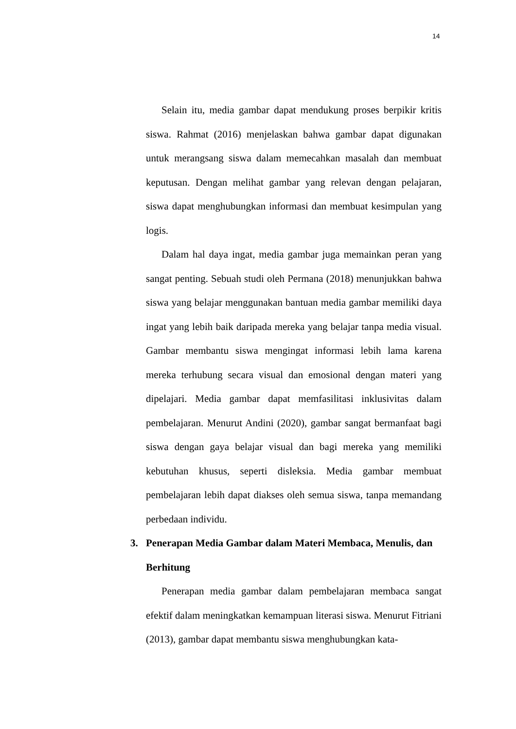14
Selain itu, media gambar dapat mendukung proses berpikir kritis siswa. Rahmat (2016) menjelaskan bahwa gambar dapat digunakan untuk merangsang siswa dalam memecahkan masalah dan membuat keputusan. Dengan melihat gambar yang relevan dengan pelajaran, siswa dapat menghubungkan informasi dan membuat kesimpulan yang logis.
Dalam hal daya ingat, media gambar juga memainkan peran yang sangat penting. Sebuah studi oleh Permana (2018) menunjukkan bahwa siswa yang belajar menggunakan bantuan media gambar memiliki daya ingat yang lebih baik daripada mereka yang belajar tanpa media visual. Gambar membantu siswa mengingat informasi lebih lama karena mereka terhubung secara visual dan emosional dengan materi yang dipelajari. Media gambar dapat memfasilitasi inklusivitas dalam pembelajaran. Menurut Andini (2020), gambar sangat bermanfaat bagi siswa dengan gaya belajar visual dan bagi mereka yang memiliki kebutuhan khusus, seperti disleksia. Media gambar membuat pembelajaran lebih dapat diakses oleh semua siswa, tanpa memandang perbedaan individu.
3. Penerapan Media Gambar dalam Materi Membaca, Menulis, dan Berhitung
Penerapan media gambar dalam pembelajaran membaca sangat efektif dalam meningkatkan kemampuan literasi siswa. Menurut Fitriani (2013), gambar dapat membantu siswa menghubungkan kata-